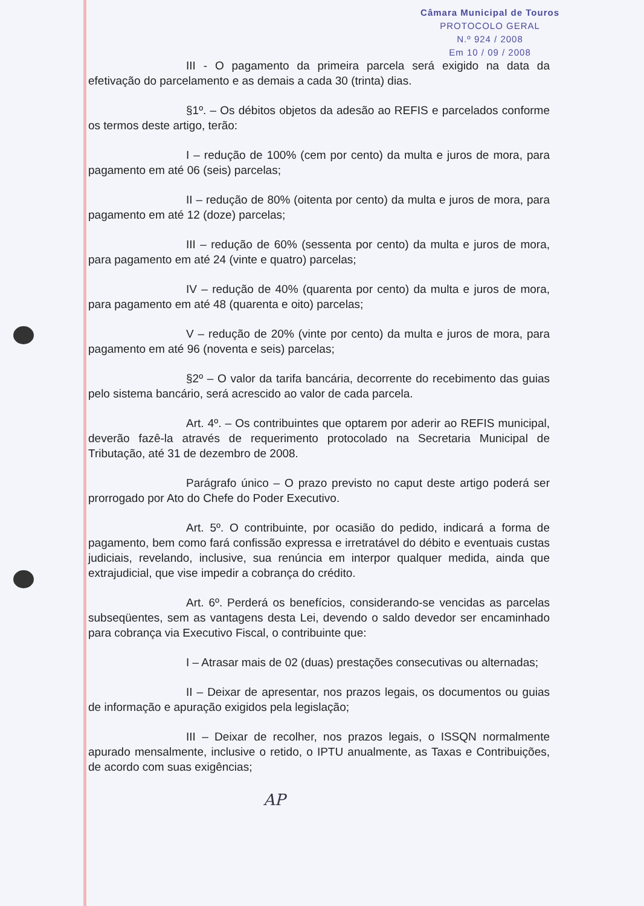Câmara Municipal de Touros
PROTOCOLO GERAL
N.º 924 / 2008
Em 10 / 09 / 2008
III - O pagamento da primeira parcela será exigido na data da efetivação do parcelamento e as demais a cada 30 (trinta) dias.
§1º. – Os débitos objetos da adesão ao REFIS e parcelados conforme os termos deste artigo, terão:
I – redução de 100% (cem por cento) da multa e juros de mora, para pagamento em até 06 (seis) parcelas;
II – redução de 80% (oitenta por cento) da multa e juros de mora, para pagamento em até 12 (doze) parcelas;
III – redução de 60% (sessenta por cento) da multa e juros de mora, para pagamento em até 24 (vinte e quatro) parcelas;
IV – redução de 40% (quarenta por cento) da multa e juros de mora, para pagamento em até 48 (quarenta e oito) parcelas;
V – redução de 20% (vinte por cento) da multa e juros de mora, para pagamento em até 96 (noventa e seis) parcelas;
§2º – O valor da tarifa bancária, decorrente do recebimento das guias pelo sistema bancário, será acrescido ao valor de cada parcela.
Art. 4º. – Os contribuintes que optarem por aderir ao REFIS municipal, deverão fazê-la através de requerimento protocolado na Secretaria Municipal de Tributação, até 31 de dezembro de 2008.
Parágrafo único – O prazo previsto no caput deste artigo poderá ser prorrogado por Ato do Chefe do Poder Executivo.
Art. 5º. O contribuinte, por ocasião do pedido, indicará a forma de pagamento, bem como fará confissão expressa e irretratável do débito e eventuais custas judiciais, revelando, inclusive, sua renúncia em interpor qualquer medida, ainda que extrajudicial, que vise impedir a cobrança do crédito.
Art. 6º. Perderá os benefícios, considerando-se vencidas as parcelas subseqüentes, sem as vantagens desta Lei, devendo o saldo devedor ser encaminhado para cobrança via Executivo Fiscal, o contribuinte que:
I – Atrasar mais de 02 (duas) prestações consecutivas ou alternadas;
II – Deixar de apresentar, nos prazos legais, os documentos ou guias de informação e apuração exigidos pela legislação;
III – Deixar de recolher, nos prazos legais, o ISSQN normalmente apurado mensalmente, inclusive o retido, o IPTU anualmente, as Taxas e Contribuições, de acordo com suas exigências;
AP